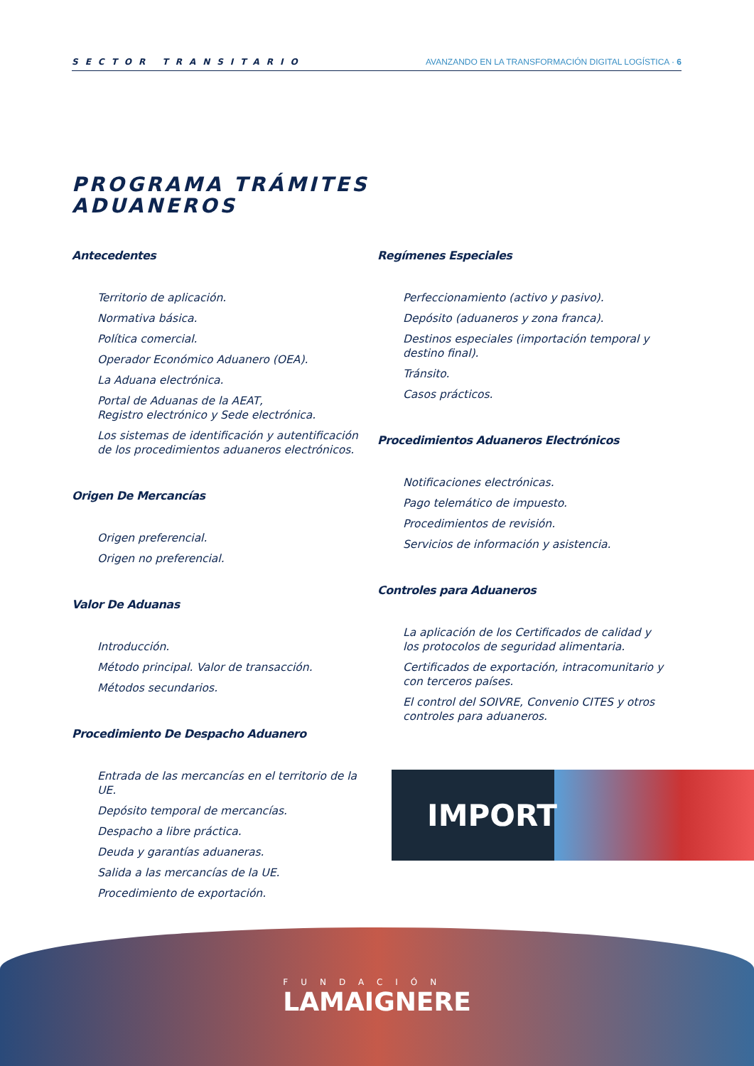SECTOR TRANSITARIO AVANZANDO EN LA TRANSFORMACIÓN DIGITAL LOGÍSTICA · 6
PROGRAMA TRÁMITES
ADUANEROS
Antecedentes
Territorio de aplicación.
Normativa básica.
Política comercial.
Operador Económico Aduanero (OEA).
La Aduana electrónica.
Portal de Aduanas de la AEAT,
Registro electrónico y Sede electrónica.
Los sistemas de identificación y autentificación de los procedimientos aduaneros electrónicos.
Origen De Mercancías
Origen preferencial.
Origen no preferencial.
Valor De Aduanas
Introducción.
Método principal. Valor de transacción.
Métodos secundarios.
Procedimiento De Despacho Aduanero
Entrada de las mercancías en el territorio de la UE.
Depósito temporal de mercancías.
Despacho a libre práctica.
Deuda y garantías aduaneras.
Salida a las mercancías de la UE.
Procedimiento de exportación.
Regímenes Especiales
Perfeccionamiento (activo y pasivo).
Depósito (aduaneros y zona franca).
Destinos especiales (importación temporal y destino final).
Tránsito.
Casos prácticos.
Procedimientos Aduaneros Electrónicos
Notificaciones electrónicas.
Pago telemático de impuesto.
Procedimientos de revisión.
Servicios de información y asistencia.
Controles para Aduaneros
La aplicación de los Certificados de calidad y los protocolos de seguridad alimentaria.
Certificados de exportación, intracomunitario y con terceros países.
El control del SOIVRE, Convenio CITES y otros controles para aduaneros.
IMPORT
FUNDACIÓN
LAMAIGNERE